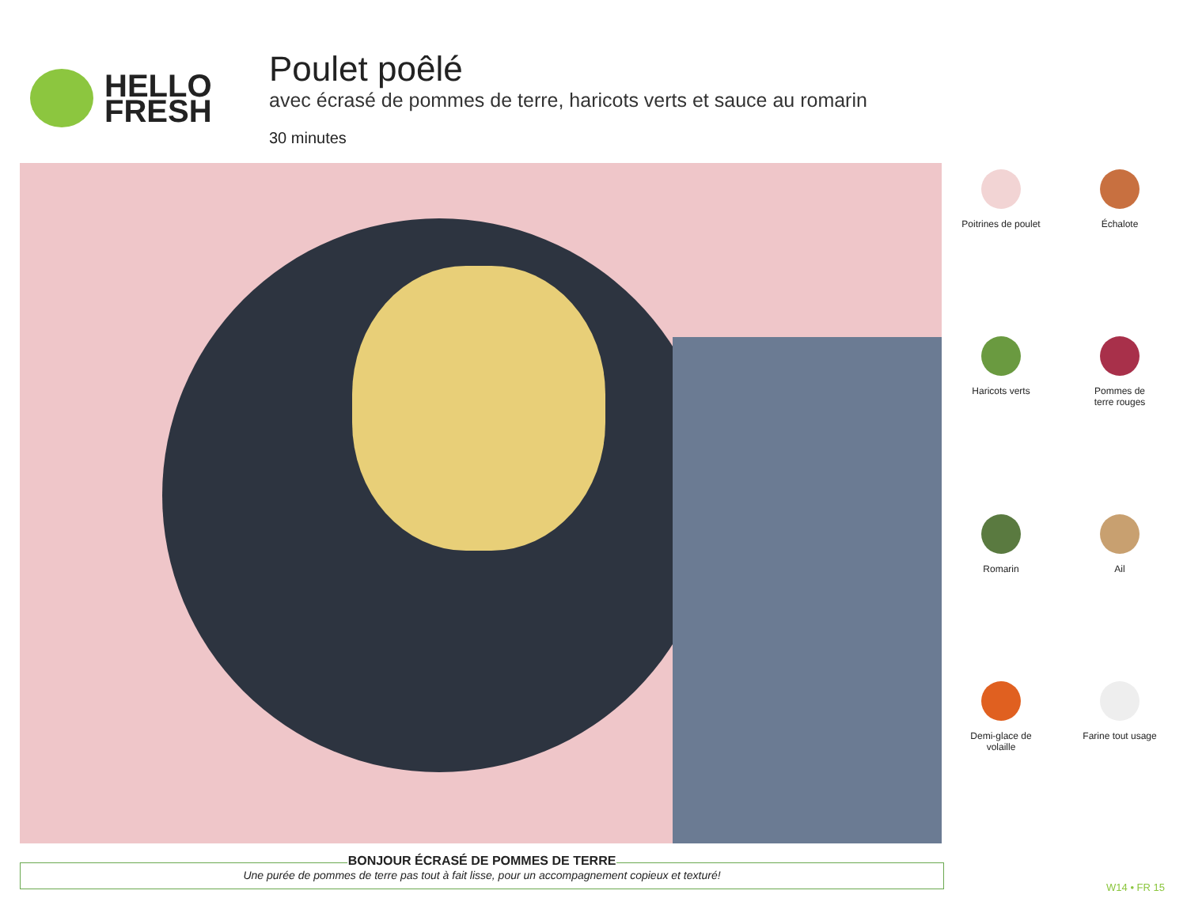HELLO
FRESH
Poulet poêlé
avec écrasé de pommes de terre, haricots verts et sauce au romarin
30 minutes
Poitrines de poulet
Échalote
Haricots verts
Pommes de
terre rouges
Romarin
Ail
Demi-glace de
volaille
Farine tout usage
BONJOUR ÉCRASÉ DE POMMES DE TERRE
Une purée de pommes de terre pas tout à fait lisse, pour un accompagnement copieux et texturé!
W14 • FR 15